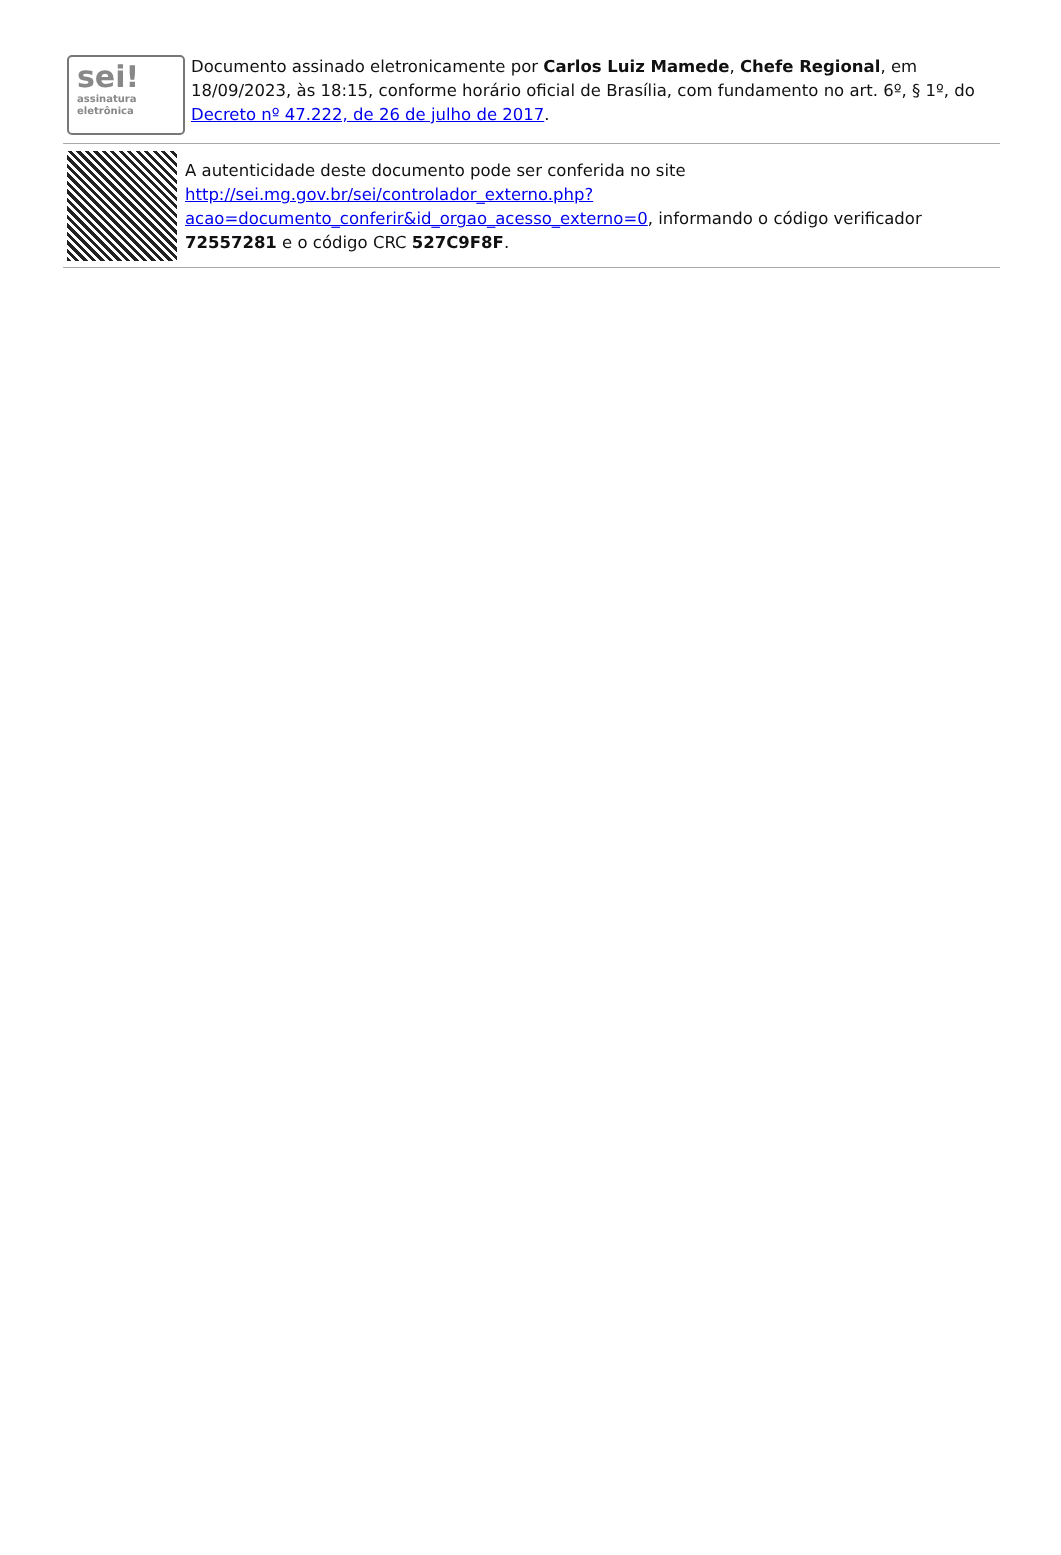sei!
assinatura
eletrônica
Documento assinado eletronicamente por Carlos Luiz Mamede, Chefe Regional, em 18/09/2023, às 18:15, conforme horário oficial de Brasília, com fundamento no art. 6º, § 1º, do Decreto nº 47.222, de 26 de julho de 2017.
A autenticidade deste documento pode ser conferida no site http://sei.mg.gov.br/sei/controlador_externo.php?acao=documento_conferir&id_orgao_acesso_externo=0, informando o código verificador 72557281 e o código CRC 527C9F8F.